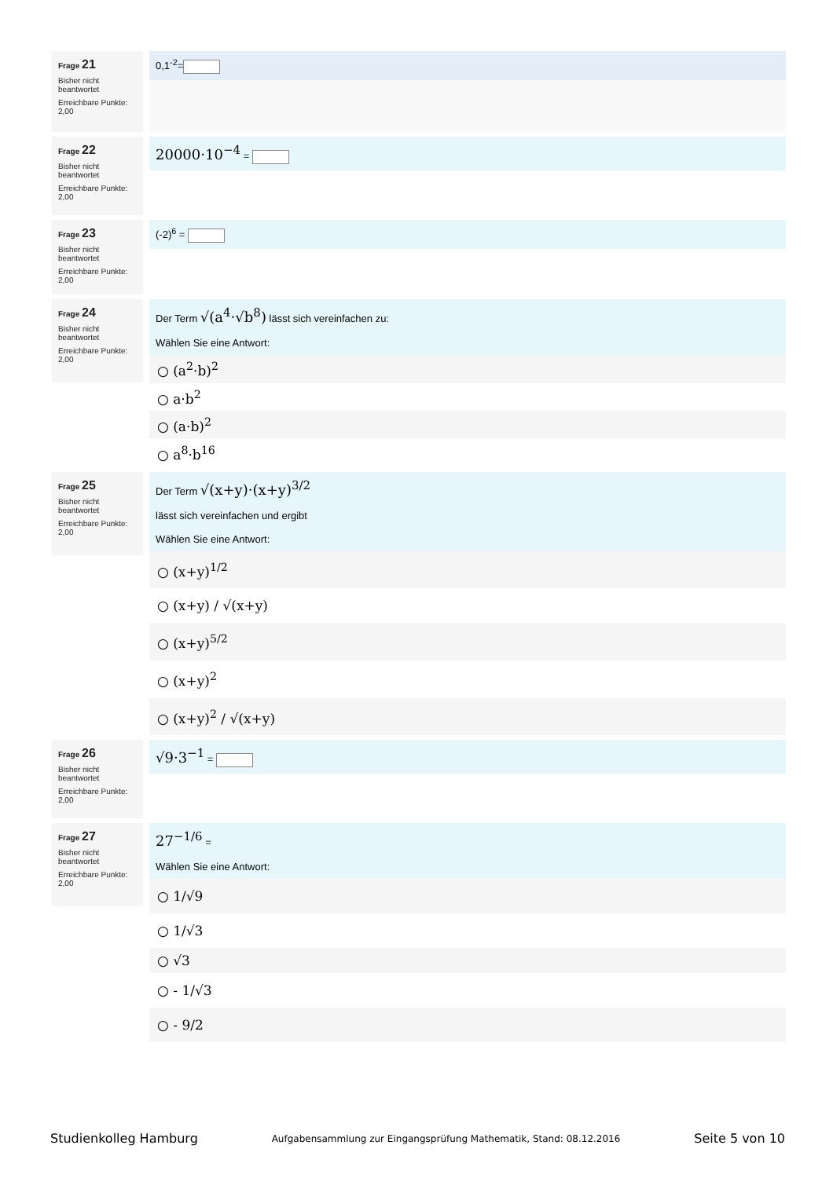Frage 21
Bisher nicht beantwortet
Erreichbare Punkte: 2,00
0,1<sup>-2</sup>=
Frage 22
Bisher nicht beantwortet
Erreichbare Punkte: 2,00
20000·10<sup>−4</sup> =
Frage 23
Bisher nicht beantwortet
Erreichbare Punkte: 2,00
(-2)<sup>6</sup> =
Frage 24
Bisher nicht beantwortet
Erreichbare Punkte: 2,00
Der Term √(a<sup>4</sup>·√b<sup>8</sup>) lässt sich vereinfachen zu:
Wählen Sie eine Antwort:
○ (a<sup>2</sup>·b)<sup>2</sup>
○ a·b<sup>2</sup>
○ (a·b)<sup>2</sup>
○ a<sup>8</sup>·b<sup>16</sup>
Frage 25
Bisher nicht beantwortet
Erreichbare Punkte: 2,00
Der Term √(x+y)·(x+y)<sup>3/2</sup>
lässt sich vereinfachen und ergibt
Wählen Sie eine Antwort:
○ (x+y)<sup>1/2</sup>
○ (x+y) / √(x+y)
○ (x+y)<sup>5/2</sup>
○ (x+y)<sup>2</sup>
○ (x+y)<sup>2</sup> / √(x+y)
Frage 26
Bisher nicht beantwortet
Erreichbare Punkte: 2,00
√9·3<sup>−1</sup> =
Frage 27
Bisher nicht beantwortet
Erreichbare Punkte: 2,00
27<sup>−1/6</sup> =
Wählen Sie eine Antwort:
○ 1/√9
○ 1/√3
○ √3
○ - 1/√3
○ - 9/2
Studienkolleg Hamburg Aufgabensammlung zur Eingangsprüfung Mathematik, Stand: 08.12.2016 Seite 5 von 10